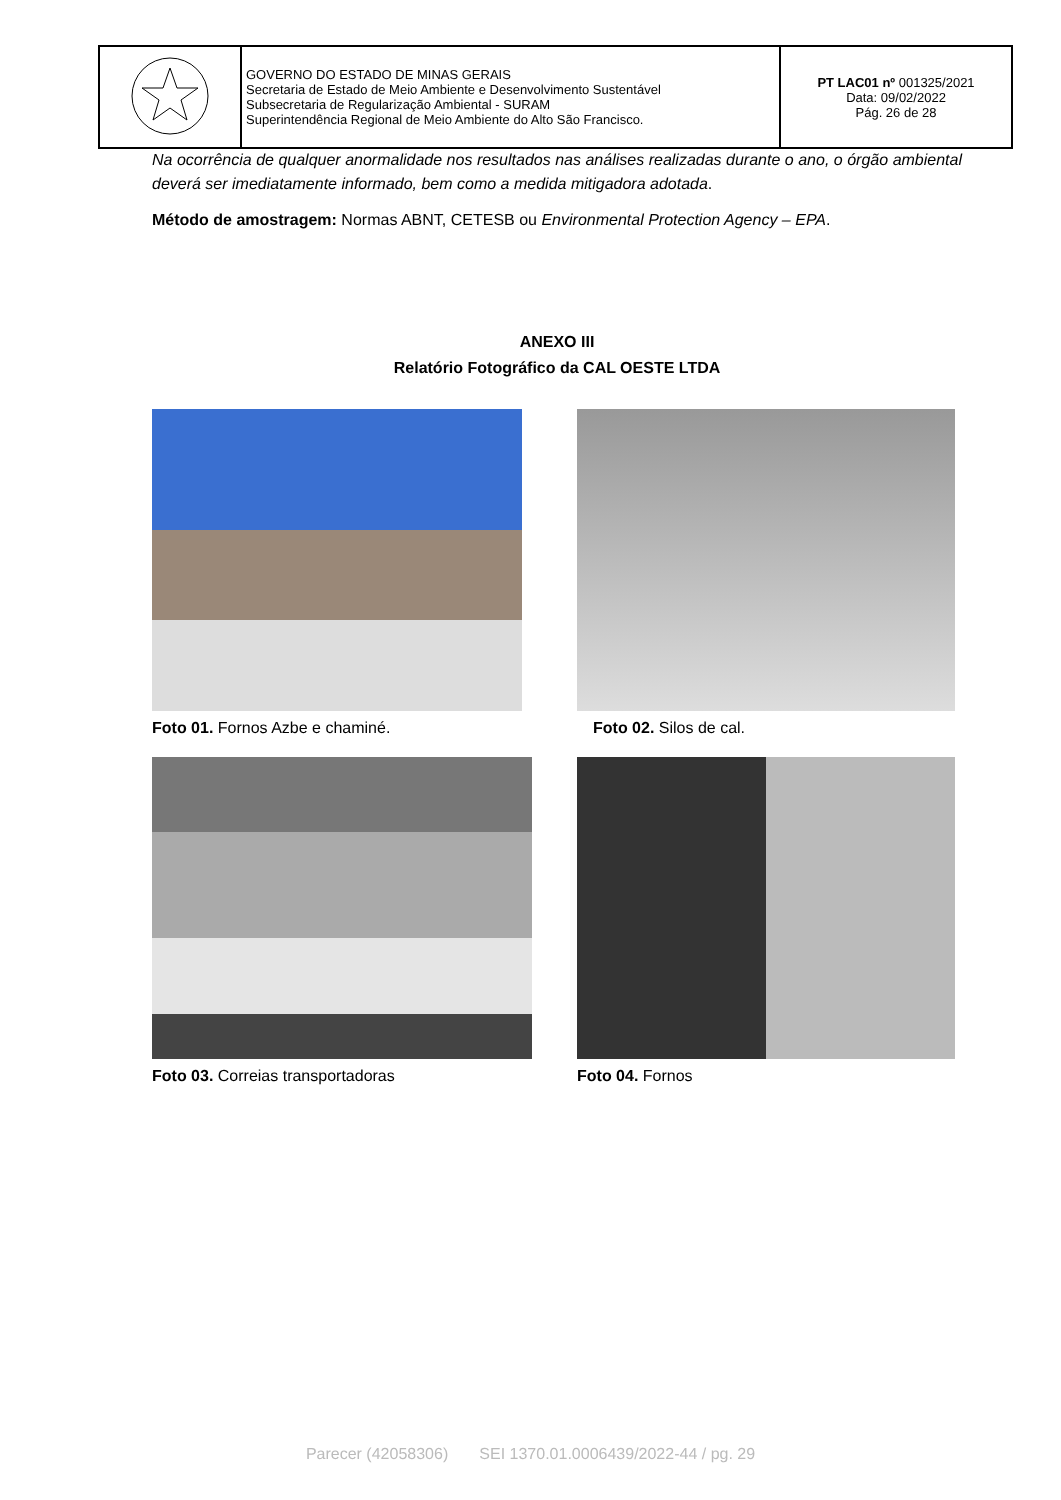| | GOVERNO DO ESTADO DE MINAS GERAIS Secretaria de Estado de Meio Ambiente e Desenvolvimento Sustentável Subsecretaria de Regularização Ambiental - SURAM Superintendência Regional de Meio Ambiente do Alto São Francisco. | PT LAC01 nº 001325/2021 Data: 09/02/2022 Pág. 26 de 28 |
Na ocorrência de qualquer anormalidade nos resultados nas análises realizadas durante o ano, o órgão ambiental deverá ser imediatamente informado, bem como a medida mitigadora adotada.
Método de amostragem: Normas ABNT, CETESB ou Environmental Protection Agency – EPA.
ANEXO III
Relatório Fotográfico da CAL OESTE LTDA
Foto 01. Fornos Azbe e chaminé.
Foto 02. Silos de cal.
Foto 03. Correias transportadoras
Foto 04. Fornos
Parecer (42058306) SEI 1370.01.0006439/2022-44 / pg. 29